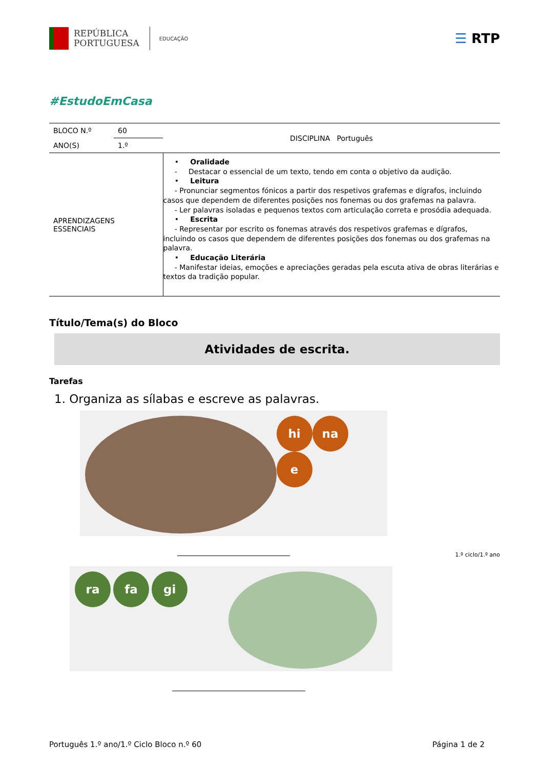REPÚBLICA
PORTUGUESA
EDUCAÇÃO
☰ RTP
#EstudoEmCasa
| BLOCO N.º | 60 | DISCIPLINA Português |
| ANO(S) | 1.º | |
| APRENDIZAGENS ESSENCIAIS | | • Oralidade - Destacar o essencial de um texto, tendo em conta o objetivo da audição. • Leitura - Pronunciar segmentos fónicos a partir dos respetivos grafemas e dígrafos, incluindo casos que dependem de diferentes posições nos fonemas ou dos grafemas na palavra. - Ler palavras isoladas e pequenos textos com articulação correta e prosódia adequada. • Escrita - Representar por escrito os fonemas através dos respetivos grafemas e dígrafos, incluindo os casos que dependem de diferentes posições dos fonemas ou dos grafemas na palavra. • Educação Literária - Manifestar ideias, emoções e apreciações geradas pela escuta ativa de obras literárias e textos da tradição popular. |
Título/Tema(s) do Bloco
Atividades de escrita.
Tarefas
1. Organiza as sílabas e escreve as palavras.
hi na e
ra fa gi
1.º ciclo/1.º ano
Português 1.º ano/1.º Ciclo Bloco n.º 60 Página 1 de 2